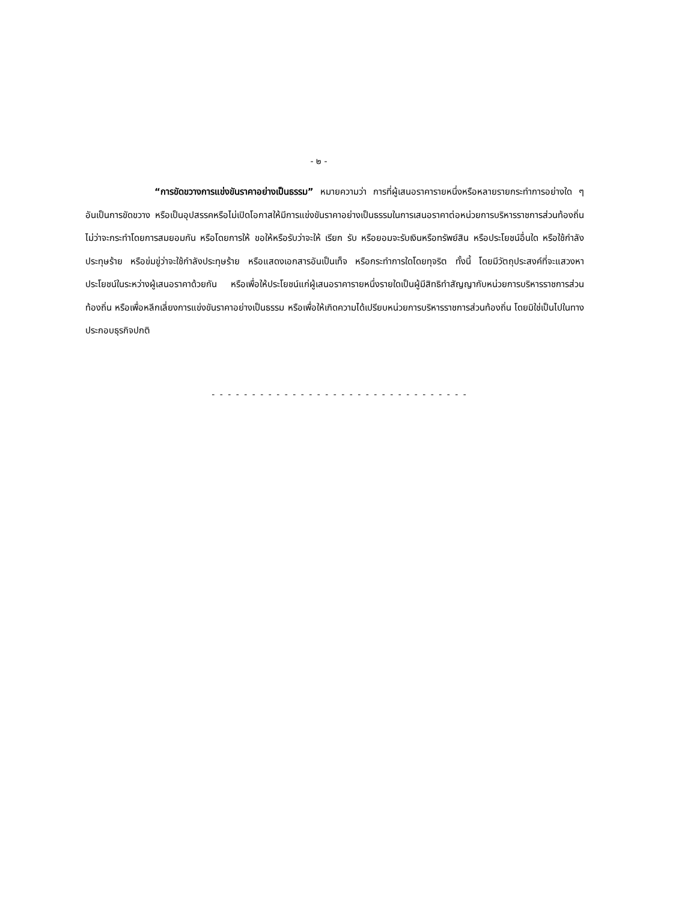- ๒ -
“การขัดขวางการแข่งขันราคาอย่างเป็นธรรม” หมายความว่า การที่ผู้เสนอราคารายหนึ่งหรือหลายรายกระทำการอย่างใด ๆ อันเป็นการขัดขวาง หรือเป็นอุปสรรคหรือไม่เปิดโอกาสให้มีการแข่งขันราคาอย่างเป็นธรรมในการเสนอราคาต่อหน่วยการบริหารราชการส่วนท้องถิ่น ไม่ว่าจะกระทำโดยการสมยอมกัน หรือโดยการให้ ขอให้หรือรับว่าจะให้ เรียก รับ หรือยอมจะรับเงินหรือทรัพย์สิน หรือประโยชน์อื่นใด หรือใช้กำลังประทุษร้าย หรือข่มขู่ว่าจะใช้กำลังประทุษร้าย หรือแสดงเอกสารอันเป็นเท็จ หรือกระทำการใดโดยทุจริต ทั้งนี้ โดยมีวัตถุประสงค์ที่จะแสวงหาประโยชน์ในระหว่างผู้เสนอราคาด้วยกัน หรือเพื่อให้ประโยชน์แก่ผู้เสนอราคารายหนึ่งรายใดเป็นผู้มีสิทธิทำสัญญากับหน่วยการบริหารราชการส่วนท้องถิ่น หรือเพื่อหลีกเลี่ยงการแข่งขันราคาอย่างเป็นธรรม หรือเพื่อให้เกิดความได้เปรียบหน่วยการบริหารราชการส่วนท้องถิ่น โดยมิใช่เป็นไปในทางประกอบธุรกิจปกติ
- - - - - - - - - - - - - - - - - - - - - - - - - - - - - - - -